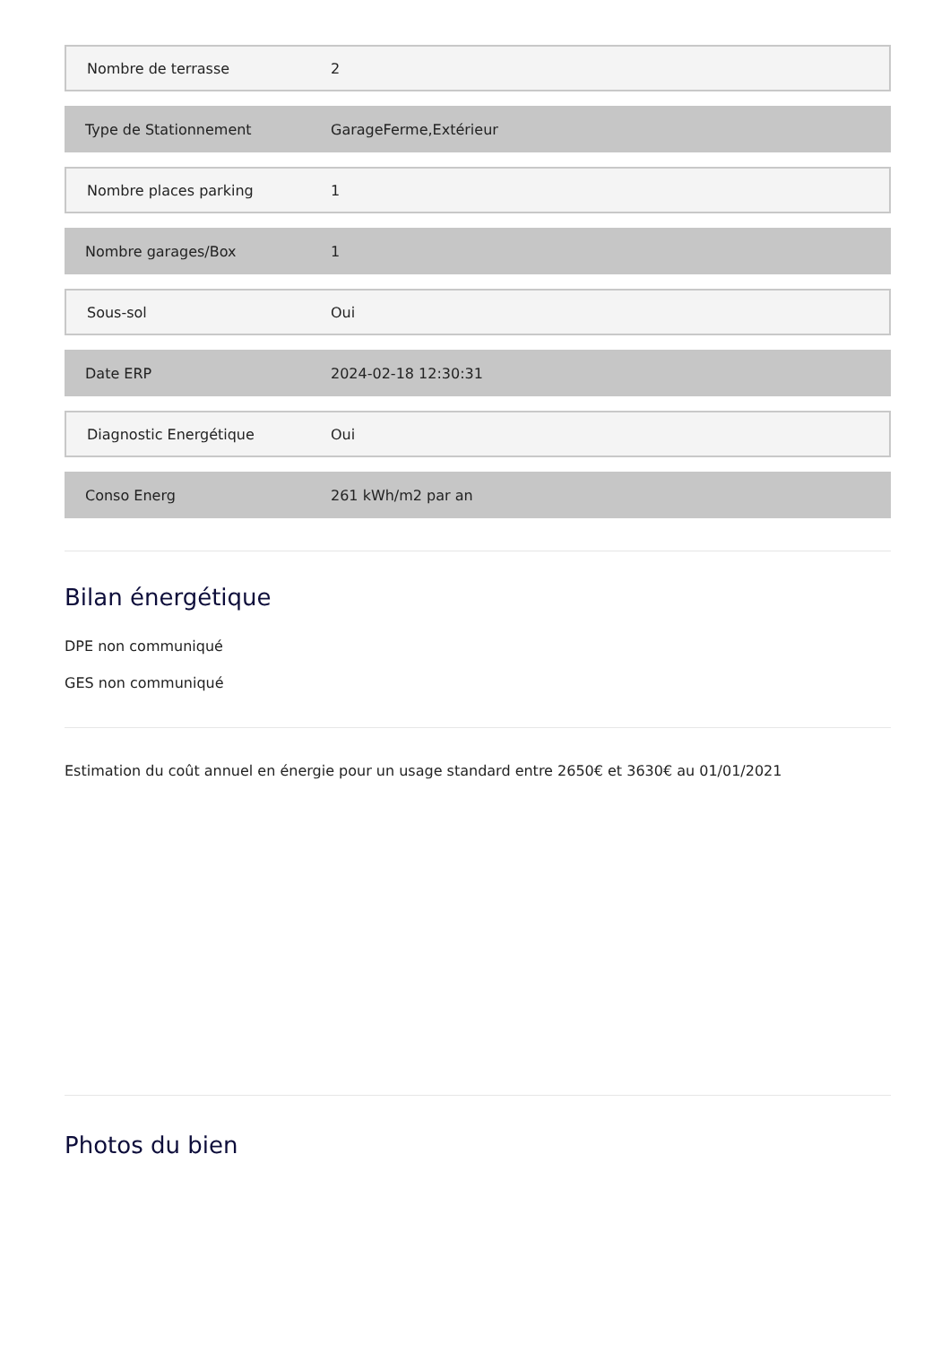| Nombre de terrasse | 2 |
| Type de Stationnement | GarageFerme,Extérieur |
| Nombre places parking | 1 |
| Nombre garages/Box | 1 |
| Sous-sol | Oui |
| Date ERP | 2024-02-18 12:30:31 |
| Diagnostic Energétique | Oui |
| Conso Energ | 261 kWh/m2 par an |
Bilan énergétique
DPE non communiqué
GES non communiqué
Estimation du coût annuel en énergie pour un usage standard entre 2650€ et 3630€ au 01/01/2021
Photos du bien